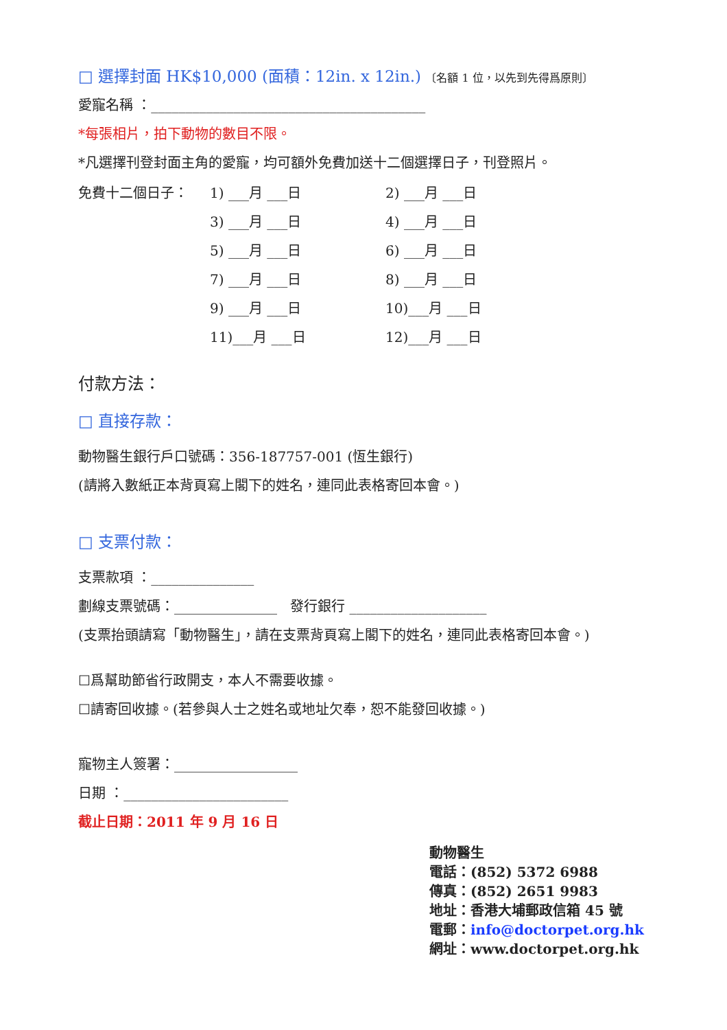□ 選擇封面 HK$10,000 (面積：12in. x 12in.) 〔名額 1 位，以先到先得爲原則〕
愛寵名稱 ：________________________________________
*每張相片，拍下動物的數目不限。
*凡選擇刊登封面主角的愛寵，均可額外免費加送十二個選擇日子，刊登照片。
| 免費十二個日子： | 1) ___月 ___日 | 2) ___月 ___日 |
| | 3) ___月 ___日 | 4) ___月 ___日 |
| | 5) ___月 ___日 | 6) ___月 ___日 |
| | 7) ___月 ___日 | 8) ___月 ___日 |
| | 9) ___月 ___日 | 10)___月 ___日 |
| | 11)___月 ___日 | 12)___月 ___日 |
付款方法：
□ 直接存款：
動物醫生銀行戶口號碼：356-187757-001 (恆生銀行)
(請將入數紙正本背頁寫上閣下的姓名，連同此表格寄回本會。)
□ 支票付款：
支票款項 ：_______________
劃線支票號碼：_______________ 發行銀行 ____________________
(支票抬頭請寫「動物醫生」，請在支票背頁寫上閣下的姓名，連同此表格寄回本會。)
☐爲幫助節省行政開支，本人不需要收據。
☐請寄回收據。(若參與人士之姓名或地址欠奉，恕不能發回收據。)
寵物主人簽署：__________________
日期 ：________________________
截止日期：2011 年 9 月 16 日
動物醫生
電話：(852) 5372 6988
傳真：(852) 2651 9983
地址：香港大埔郵政信箱 45 號
電郵：info@doctorpet.org.hk
網址：www.doctorpet.org.hk